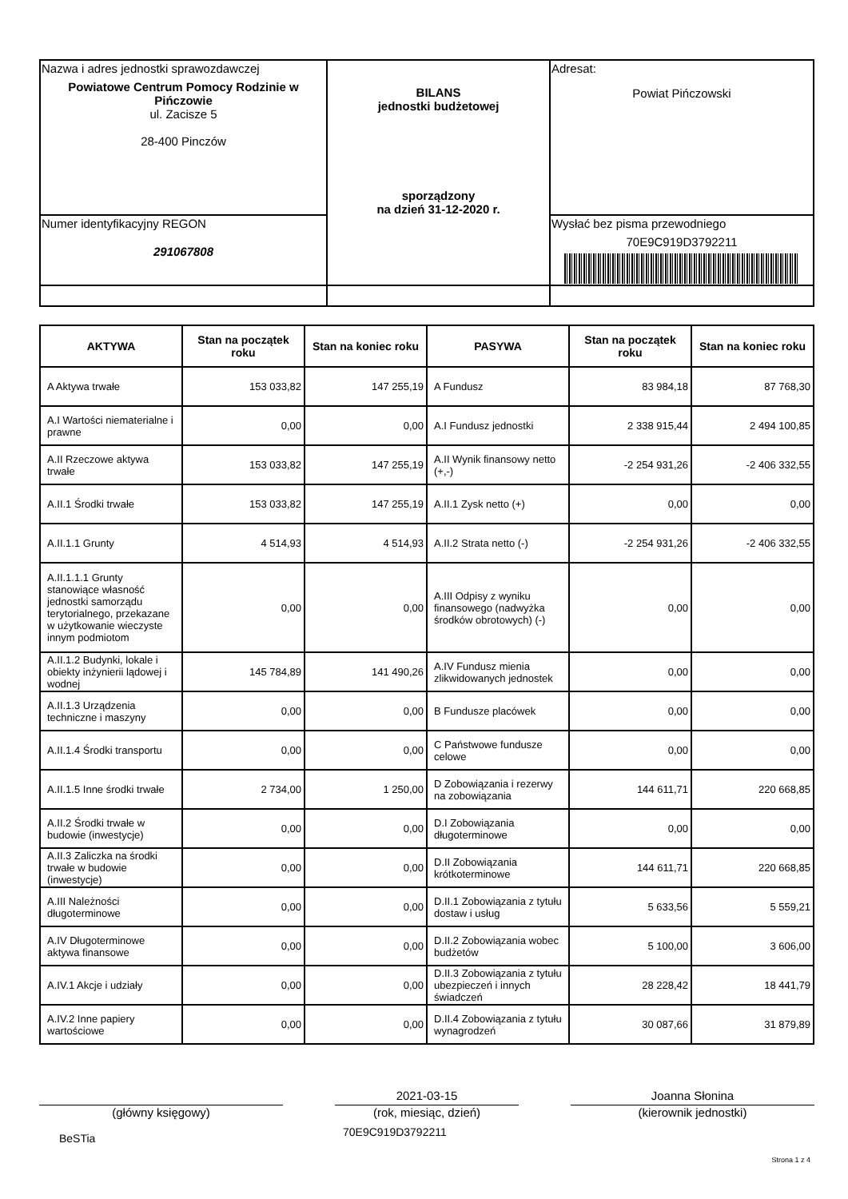| Nazwa i adres jednostki sprawozdawczej Powiatowe Centrum Pomocy Rodzinie w Pińczowie ul. Zacisze 5 28-400 Pinczów | BILANS jednostki budżetowej sporządzony na dzień 31-12-2020 r. | Adresat: Powiat Pińczowski |
| Numer identyfikacyjny REGON 291067808 | | Wysłać bez pisma przewodniego 70E9C919D3792211 |
| AKTYWA | Stan na początek roku | Stan na koniec roku | PASYWA | Stan na początek roku | Stan na koniec roku |
| --- | --- | --- | --- | --- | --- |
| A Aktywa trwałe | 153 033,82 | 147 255,19 | A Fundusz | 83 984,18 | 87 768,30 |
| A.I Wartości niematerialne i prawne | 0,00 | 0,00 | A.I Fundusz jednostki | 2 338 915,44 | 2 494 100,85 |
| A.II Rzeczowe aktywa trwałe | 153 033,82 | 147 255,19 | A.II Wynik finansowy netto (+,-) | -2 254 931,26 | -2 406 332,55 |
| A.II.1 Środki trwałe | 153 033,82 | 147 255,19 | A.II.1 Zysk netto (+) | 0,00 | 0,00 |
| A.II.1.1 Grunty | 4 514,93 | 4 514,93 | A.II.2 Strata netto (-) | -2 254 931,26 | -2 406 332,55 |
| A.II.1.1.1 Grunty stanowiące własność jednostki samorządu terytorialnego, przekazane w użytkowanie wieczyste innym podmiotom | 0,00 | 0,00 | A.III Odpisy z wyniku finansowego (nadwyżka środków obrotowych) (-) | 0,00 | 0,00 |
| A.II.1.2 Budynki, lokale i obiekty inżynierii lądowej i wodnej | 145 784,89 | 141 490,26 | A.IV Fundusz mienia zlikwidowanych jednostek | 0,00 | 0,00 |
| A.II.1.3 Urządzenia techniczne i maszyny | 0,00 | 0,00 | B Fundusze placówek | 0,00 | 0,00 |
| A.II.1.4 Środki transportu | 0,00 | 0,00 | C Państwowe fundusze celowe | 0,00 | 0,00 |
| A.II.1.5 Inne środki trwałe | 2 734,00 | 1 250,00 | D Zobowiązania i rezerwy na zobowiązania | 144 611,71 | 220 668,85 |
| A.II.2 Środki trwałe w budowie (inwestycje) | 0,00 | 0,00 | D.I Zobowiązania długoterminowe | 0,00 | 0,00 |
| A.II.3 Zaliczka na środki trwałe w budowie (inwestycje) | 0,00 | 0,00 | D.II Zobowiązania krótkoterminowe | 144 611,71 | 220 668,85 |
| A.III Należności długoterminowe | 0,00 | 0,00 | D.II.1 Zobowiązania z tytułu dostaw i usług | 5 633,56 | 5 559,21 |
| A.IV Długoterminowe aktywa finansowe | 0,00 | 0,00 | D.II.2 Zobowiązania wobec budżetów | 5 100,00 | 3 606,00 |
| A.IV.1 Akcje i udziały | 0,00 | 0,00 | D.II.3 Zobowiązania z tytułu ubezpieczeń i innych świadczeń | 28 228,42 | 18 441,79 |
| A.IV.2 Inne papiery wartościowe | 0,00 | 0,00 | D.II.4 Zobowiązania z tytułu wynagrodzeń | 30 087,66 | 31 879,89 |
(główny księgowy)
2021-03-15
(rok, miesiąc, dzień)
Joanna Słonina
(kierownik jednostki)
BeSTia
70E9C919D3792211
Strona 1 z 4